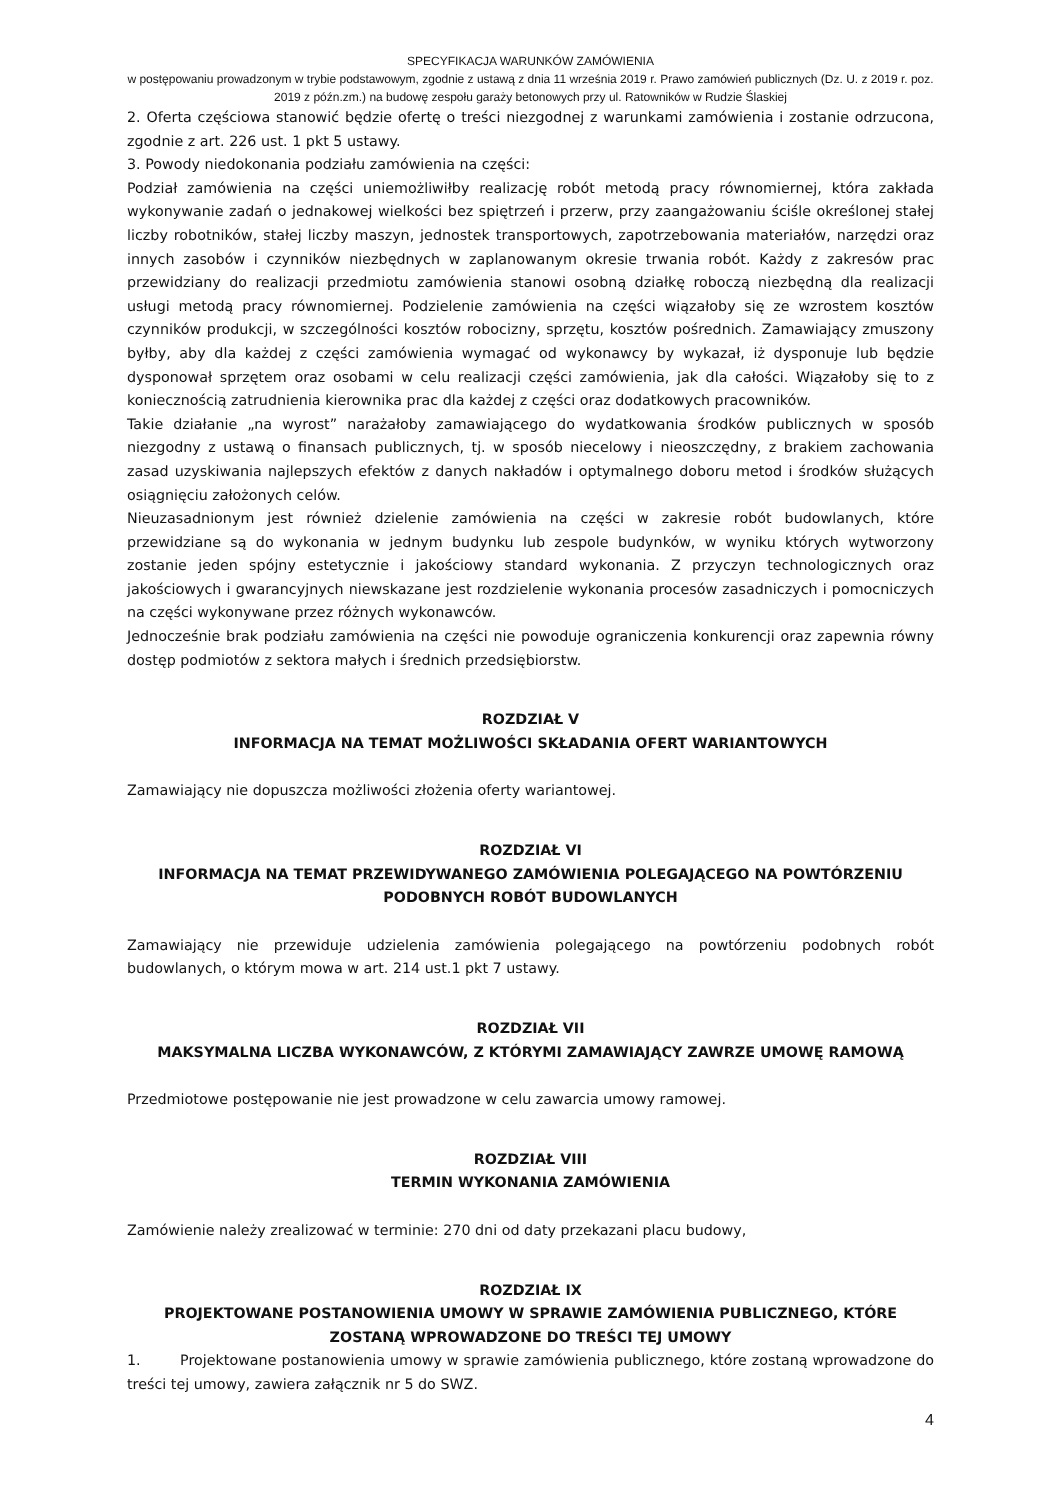SPECYFIKACJA WARUNKÓW ZAMÓWIENIA
w postępowaniu prowadzonym w trybie podstawowym, zgodnie z ustawą z dnia 11 września 2019 r. Prawo zamówień publicznych (Dz. U. z 2019 r. poz. 2019 z późn.zm.) na budowę zespołu garaży betonowych przy ul. Ratowników w Rudzie Ślaskiej
2. Oferta częściowa stanowić będzie ofertę o treści niezgodnej z warunkami zamówienia i zostanie odrzucona, zgodnie z art. 226 ust. 1 pkt 5 ustawy.
3. Powody niedokonania podziału zamówienia na części:
Podział zamówienia na części uniemożliwiłby realizację robót metodą pracy równomiernej, która zakłada wykonywanie zadań o jednakowej wielkości bez spiętrzeń i przerw, przy zaangażowaniu ściśle określonej stałej liczby robotników, stałej liczby maszyn, jednostek transportowych, zapotrzebowania materiałów, narzędzi oraz innych zasobów i czynników niezbędnych w zaplanowanym okresie trwania robót. Każdy z zakresów prac przewidziany do realizacji przedmiotu zamówienia stanowi osobną działkę roboczą niezbędną dla realizacji usługi metodą pracy równomiernej. Podzielenie zamówienia na części wiązałoby się ze wzrostem kosztów czynników produkcji, w szczególności kosztów robocizny, sprzętu, kosztów pośrednich. Zamawiający zmuszony byłby, aby dla każdej z części zamówienia wymagać od wykonawcy by wykazał, iż dysponuje lub będzie dysponował sprzętem oraz osobami w celu realizacji części zamówienia, jak dla całości. Wiązałoby się to z koniecznością zatrudnienia kierownika prac dla każdej z części oraz dodatkowych pracowników.
Takie działanie „na wyrost” narażałoby zamawiającego do wydatkowania środków publicznych w sposób niezgodny z ustawą o finansach publicznych, tj. w sposób niecelowy i nieoszczędny, z brakiem zachowania zasad uzyskiwania najlepszych efektów z danych nakładów i optymalnego doboru metod i środków służących osiągnięciu założonych celów.
Nieuzasadnionym jest również dzielenie zamówienia na części w zakresie robót budowlanych, które przewidziane są do wykonania w jednym budynku lub zespole budynków, w wyniku których wytworzony zostanie jeden spójny estetycznie i jakościowy standard wykonania. Z przyczyn technologicznych oraz jakościowych i gwarancyjnych niewskazane jest rozdzielenie wykonania procesów zasadniczych i pomocniczych na części wykonywane przez różnych wykonawców.
Jednocześnie brak podziału zamówienia na części nie powoduje ograniczenia konkurencji oraz zapewnia równy dostęp podmiotów z sektora małych i średnich przedsiębiorstw.
ROZDZIAŁ V
INFORMACJA NA TEMAT MOŻLIWOŚCI SKŁADANIA OFERT WARIANTOWYCH
Zamawiający nie dopuszcza możliwości złożenia oferty wariantowej.
ROZDZIAŁ VI
INFORMACJA NA TEMAT PRZEWIDYWANEGO ZAMÓWIENIA POLEGAJĄCEGO NA POWTÓRZENIU PODOBNYCH ROBÓT BUDOWLANYCH
Zamawiający nie przewiduje udzielenia zamówienia polegającego na powtórzeniu podobnych robót budowlanych, o którym mowa w art. 214 ust.1 pkt 7 ustawy.
ROZDZIAŁ VII
MAKSYMALNA LICZBA WYKONAWCÓW, Z KTÓRYMI ZAMAWIAJĄCY ZAWRZE UMOWĘ RAMOWĄ
Przedmiotowe postępowanie nie jest prowadzone w celu zawarcia umowy ramowej.
ROZDZIAŁ VIII
TERMIN WYKONANIA ZAMÓWIENIA
Zamówienie należy zrealizować w terminie: 270 dni od daty przekazani placu budowy,
ROZDZIAŁ IX
PROJEKTOWANE POSTANOWIENIA UMOWY W SPRAWIE ZAMÓWIENIA PUBLICZNEGO, KTÓRE ZOSTANĄ WPROWADZONE DO TREŚCI TEJ UMOWY
1. Projektowane postanowienia umowy w sprawie zamówienia publicznego, które zostaną wprowadzone do treści tej umowy, zawiera załącznik nr 5 do SWZ.
4